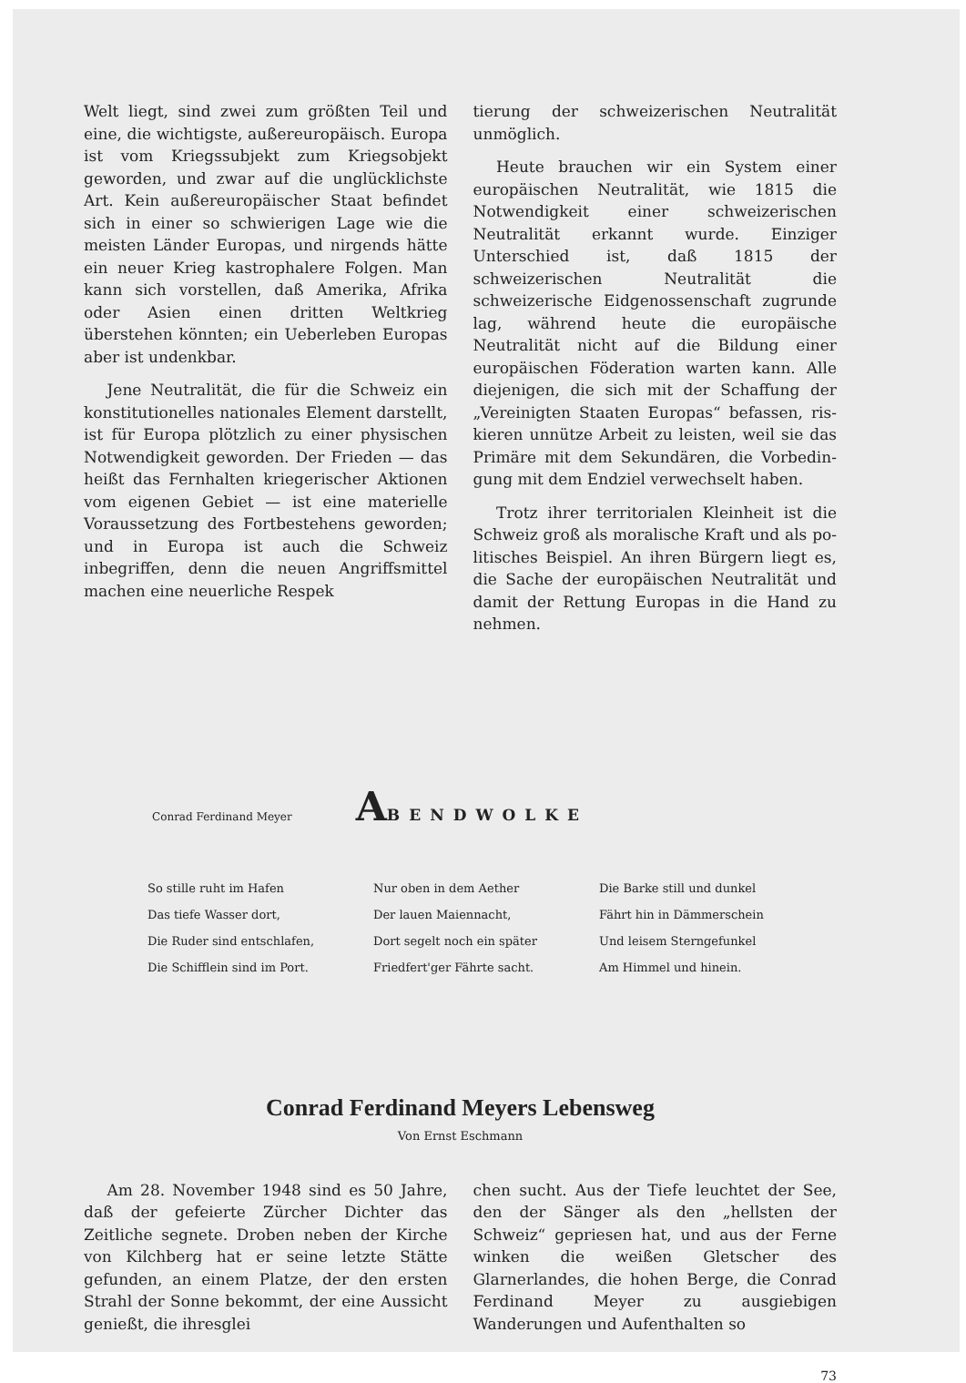Welt liegt, sind zwei zum größten Teil und eine, die wichtigste, außereuropäisch. Europa ist vom Kriegssubjekt zum Kriegsobjekt geworden, und zwar auf die unglücklichste Art. Kein außer­europäischer Staat befindet sich in einer so schwierigen Lage wie die meisten Länder Euro­pas, und nirgends hätte ein neuer Krieg ka­strophalere Folgen. Man kann sich vorstellen, daß Amerika, Afrika oder Asien einen dritten Weltkrieg überstehen könnten; ein Ueberleben Europas aber ist undenkbar.
Jene Neutralität, die für die Schweiz ein konstitutionelles nationales Element darstellt, ist für Europa plötzlich zu einer physischen Not­wendigkeit geworden. Der Frieden — das heißt das Fernhalten kriegerischer Aktionen vom eige­nen Gebiet — ist eine materielle Voraussetzung des Fortbestehens geworden; und in Europa ist auch die Schweiz inbegriffen, denn die neuen Angriffsmittel machen eine neuerliche Respek­
tierung der schweizerischen Neutralität unmög­lich.
Heute brauchen wir ein System einer euro­päischen Neutralität, wie 1815 die Notwendig­keit einer schweizerischen Neutralität erkannt wurde. Einziger Unterschied ist, daß 1815 der schweizerischen Neutralität die schweizerische Eid­genossenschaft zugrunde lag, während heute die europäische Neutralität nicht auf die Bildung einer europäischen Föderation warten kann. Alle diejenigen, die sich mit der Schaffung der „Vereinigten Staaten Europas“ befassen, ris­kieren unnütze Arbeit zu leisten, weil sie das Primäre mit dem Sekundären, die Vorbedin­gung mit dem Endziel verwechselt haben.
Trotz ihrer territorialen Kleinheit ist die Schweiz groß als moralische Kraft und als po­litisches Beispiel. An ihren Bürgern liegt es, die Sache der europäischen Neutralität und da­mit der Rettung Europas in die Hand zu neh­men.
Conrad Ferdinand Meyer
ABENDWOLKE
So stille ruht im Hafen
Das tiefe Wasser dort,
Die Ruder sind entschlafen,
Die Schifflein sind im Port.
Nur oben in dem Aether
Der lauen Maiennacht,
Dort segelt noch ein später
Friedfert'ger Fährte sacht.
Die Barke still und dunkel
Fährt hin in Dämmerschein
Und leisem Sterngefunkel
Am Himmel und hinein.
Conrad Ferdinand Meyers Lebensweg
Von Ernst Eschmann
Am 28. November 1948 sind es 50 Jahre, daß der gefeierte Zürcher Dichter das Zeitliche segnete. Droben neben der Kirche von Kilchberg hat er seine letzte Stätte gefunden, an einem Platze, der den ersten Strahl der Sonne be­kommt, der eine Aussicht genießt, die ihresglei­
chen sucht. Aus der Tiefe leuchtet der See, den der Sänger als den „hellsten der Schweiz“ ge­priesen hat, und aus der Ferne winken die wei­ßen Gletscher des Glarnerlandes, die hohen Berge, die Conrad Ferdinand Meyer zu aus­giebigen Wanderungen und Aufenthalten so
73